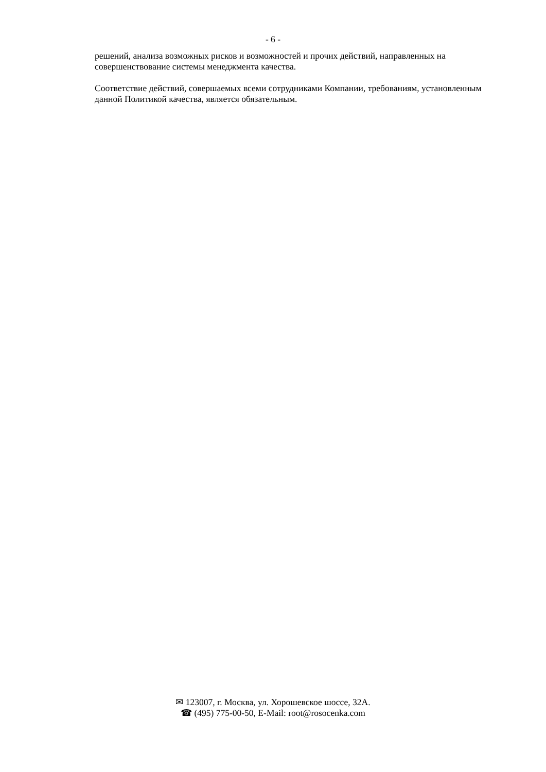- 6 -
решений, анализа возможных рисков и возможностей и прочих действий, направленных на совершенствование системы менеджмента качества.
Соответствие действий, совершаемых всеми сотрудниками Компании, требованиям, установленным данной Политикой качества, является обязательным.
✉ 123007, г. Москва, ул. Хорошевское шоссе, 32А.
☎ (495) 775-00-50, E-Mail: root@rosocenka.com